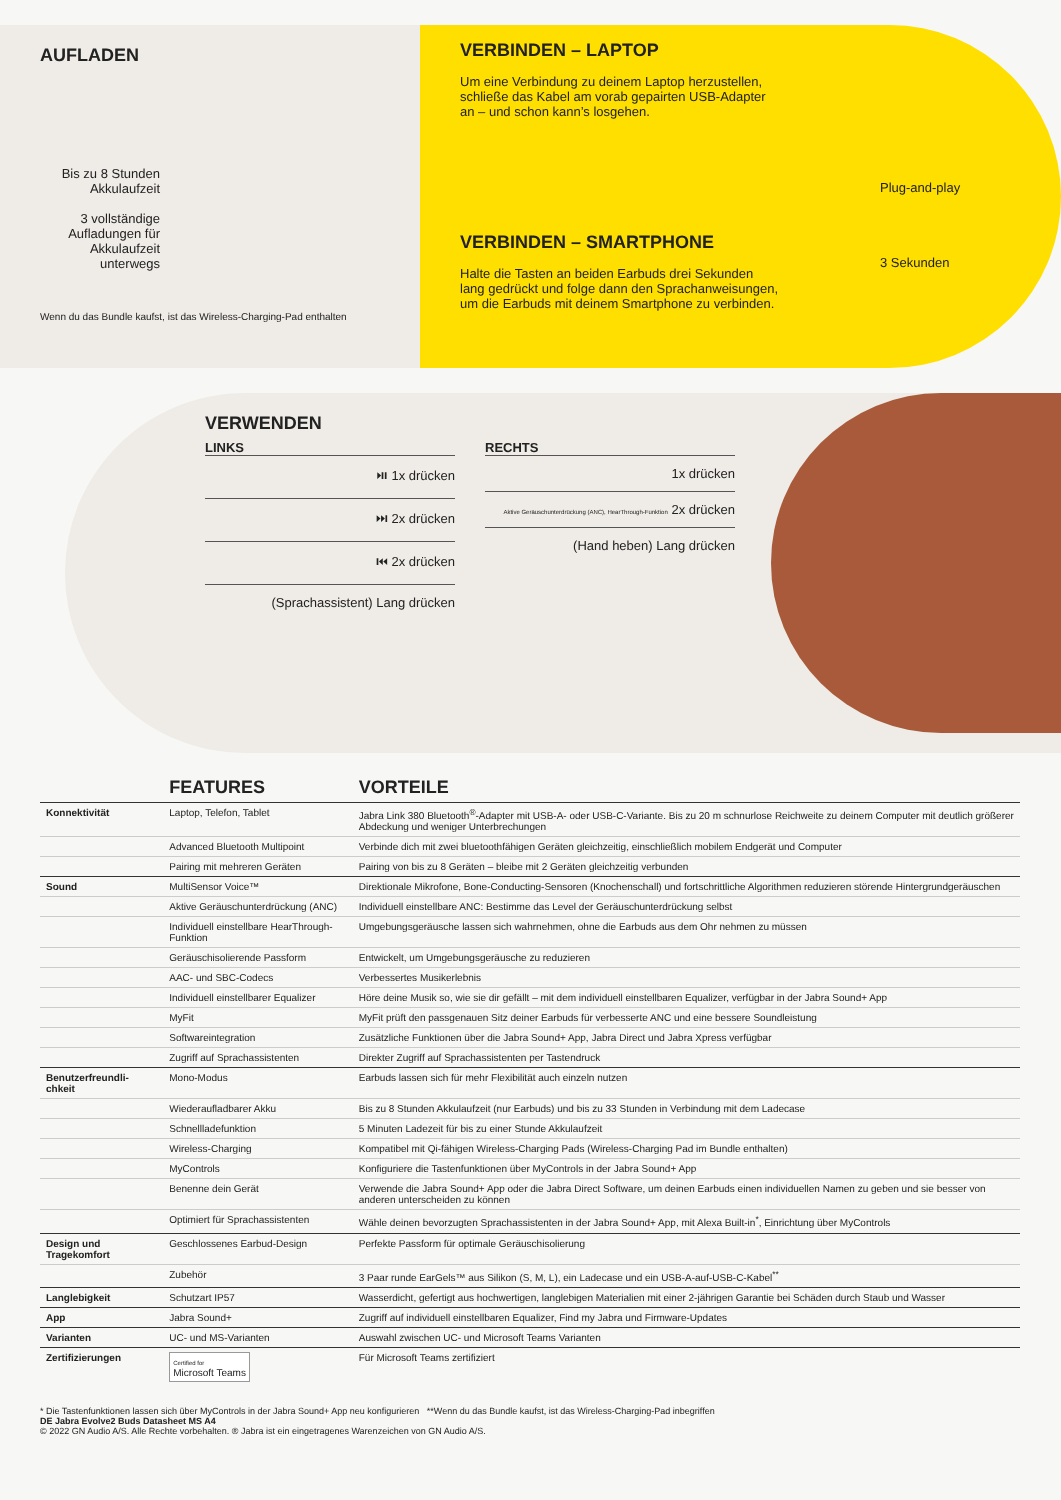AUFLADEN
Bis zu 8 Stunden Akkulaufzeit
3 vollständige Aufladungen für Akkulaufzeit unterwegs
Wenn du das Bundle kaufst, ist das Wireless-Charging-Pad enthalten
VERBINDEN – LAPTOP
Um eine Verbindung zu deinem Laptop herzustellen, schließe das Kabel am vorab gepairten USB-Adapter an – und schon kann’s losgehen.
VERBINDEN – SMARTPHONE
Halte die Tasten an beiden Earbuds drei Sekunden lang gedrückt und folge dann den Sprachanweisungen, um die Earbuds mit deinem Smartphone zu verbinden.
Plug-and-play
3 Sekunden
VERWENDEN
LINKS
⏯ 1x drücken
⏭ 2x drücken
⏮ 2x drücken
(Sprachassistent) Lang drücken
RECHTS
1x drücken
Aktive Geräuschunterdrückung (ANC), HearThrough-Funktion 2x drücken
(Hand heben) Lang drücken
| | FEATURES | VORTEILE |
| --- | --- | --- |
| Konnektivität | Laptop, Telefon, Tablet | Jabra Link 380 Bluetooth<sup>®</sup>-Adapter mit USB-A- oder USB-C-Variante. Bis zu 20 m schnurlose Reichweite zu deinem Computer mit deutlich größerer Abdeckung und weniger Unterbrechungen |
| | Advanced Bluetooth Multipoint | Verbinde dich mit zwei bluetoothfähigen Geräten gleichzeitig, einschließlich mobilem Endgerät und Computer |
| | Pairing mit mehreren Geräten | Pairing von bis zu 8 Geräten – bleibe mit 2 Geräten gleichzeitig verbunden |
| Sound | MultiSensor Voice™ | Direktionale Mikrofone, Bone-Conducting-Sensoren (Knochenschall) und fortschrittliche Algorithmen reduzieren störende Hintergrundgeräuschen |
| | Aktive Geräuschunterdrückung (ANC) | Individuell einstellbare ANC: Bestimme das Level der Geräuschunterdrückung selbst |
| | Individuell einstellbare HearThrough-Funktion | Umgebungsgeräusche lassen sich wahrnehmen, ohne die Earbuds aus dem Ohr nehmen zu müssen |
| | Geräuschisolierende Passform | Entwickelt, um Umgebungsgeräusche zu reduzieren |
| | AAC- und SBC-Codecs | Verbessertes Musikerlebnis |
| | Individuell einstellbarer Equalizer | Höre deine Musik so, wie sie dir gefällt – mit dem individuell einstellbaren Equalizer, verfügbar in der Jabra Sound+ App |
| | MyFit | MyFit prüft den passgenauen Sitz deiner Earbuds für verbesserte ANC und eine bessere Soundleistung |
| | Softwareintegration | Zusätzliche Funktionen über die Jabra Sound+ App, Jabra Direct und Jabra Xpress verfügbar |
| | Zugriff auf Sprachassistenten | Direkter Zugriff auf Sprachassistenten per Tastendruck |
| Benutzerfreundli-chkeit | Mono-Modus | Earbuds lassen sich für mehr Flexibilität auch einzeln nutzen |
| | Wiederaufladbarer Akku | Bis zu 8 Stunden Akkulaufzeit (nur Earbuds) und bis zu 33 Stunden in Verbindung mit dem Ladecase |
| | Schnellladefunktion | 5 Minuten Ladezeit für bis zu einer Stunde Akkulaufzeit |
| | Wireless-Charging | Kompatibel mit Qi-fähigen Wireless-Charging Pads (Wireless-Charging Pad im Bundle enthalten) |
| | MyControls | Konfiguriere die Tastenfunktionen über MyControls in der Jabra Sound+ App |
| | Benenne dein Gerät | Verwende die Jabra Sound+ App oder die Jabra Direct Software, um deinen Earbuds einen individuellen Namen zu geben und sie besser von anderen unterscheiden zu können |
| | Optimiert für Sprachassistenten | Wähle deinen bevorzugten Sprachassistenten in der Jabra Sound+ App, mit Alexa Built-in<sup>*</sup>, Einrichtung über MyControls |
| Design und Tragekomfort | Geschlossenes Earbud-Design | Perfekte Passform für optimale Geräuschisolierung |
| | Zubehör | 3 Paar runde EarGels™ aus Silikon (S, M, L), ein Ladecase und ein USB-A-auf-USB-C-Kabel<sup>**</sup> |
| Langlebigkeit | Schutzart IP57 | Wasserdicht, gefertigt aus hochwertigen, langlebigen Materialien mit einer 2-jährigen Garantie bei Schäden durch Staub und Wasser |
| App | Jabra Sound+ | Zugriff auf individuell einstellbaren Equalizer, Find my Jabra und Firmware-Updates |
| Varianten | UC- und MS-Varianten | Auswahl zwischen UC- und Microsoft Teams Varianten |
| Zertifizierungen | Certified for Microsoft Teams | Für Microsoft Teams zertifiziert |
* Die Tastenfunktionen lassen sich über MyControls in der Jabra Sound+ App neu konfigurieren **Wenn du das Bundle kaufst, ist das Wireless-Charging-Pad inbegriffen
DE Jabra Evolve2 Buds Datasheet MS A4
© 2022 GN Audio A/S. Alle Rechte vorbehalten. ® Jabra ist ein eingetragenes Warenzeichen von GN Audio A/S.